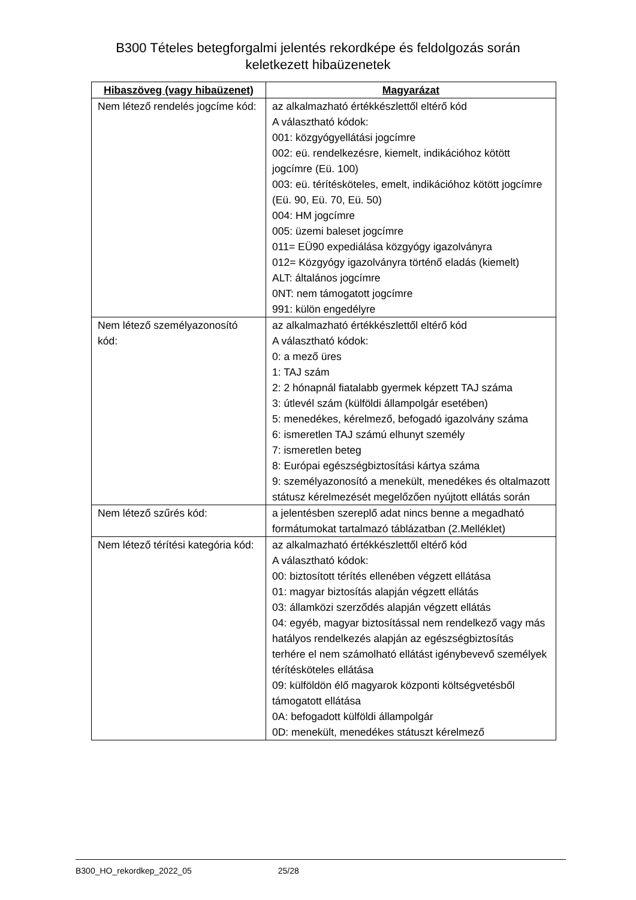B300 Tételes betegforgalmi jelentés rekordképe és feldolgozás során
keletkezett hibaüzenetek
| Hibaszöveg (vagy hibaüzenet) | Magyarázat |
| --- | --- |
| Nem létező rendelés jogcíme kód: | az alkalmazható értékkészlettől eltérő kód A választható kódok: 001: közgyógyellátási jogcímre 002: eü. rendelkezésre, kiemelt, indikációhoz kötött jogcímre (Eü. 100) 003: eü. térítésköteles, emelt, indikációhoz kötött jogcímre (Eü. 90, Eü. 70, Eü. 50) 004: HM jogcímre 005: üzemi baleset jogcímre 011= EÜ90 expediálása közgyógy igazolványra 012= Közgyógy igazolványra történő eladás (kiemelt) ALT: általános jogcímre 0NT: nem támogatott jogcímre 991: külön engedélyre |
| Nem létező személyazonosító kód: | az alkalmazható értékkészlettől eltérő kód A választható kódok: 0: a mező üres 1: TAJ szám 2: 2 hónapnál fiatalabb gyermek képzett TAJ száma 3: útlevél szám (külföldi állampolgár esetében) 5: menedékes, kérelmező, befogadó igazolvány száma 6: ismeretlen TAJ számú elhunyt személy 7: ismeretlen beteg 8: Európai egészségbiztosítási kártya száma 9: személyazonosító a menekült, menedékes és oltalmazott státusz kérelmezését megelőzően nyújtott ellátás során |
| Nem létező szűrés kód: | a jelentésben szereplő adat nincs benne a megadható formátumokat tartalmazó táblázatban (2.Melléklet) |
| Nem létező térítési kategória kód: | az alkalmazható értékkészlettől eltérő kód A választható kódok: 00: biztosított térítés ellenében végzett ellátása 01: magyar biztosítás alapján végzett ellátás 03: államközi szerződés alapján végzett ellátás 04: egyéb, magyar biztosítással nem rendelkező vagy más hatályos rendelkezés alapján az egészségbiztosítás terhére el nem számolható ellátást igénybevevő személyek térítésköteles ellátása 09: külföldön élő magyarok központi költségvetésből támogatott ellátása 0A: befogadott külföldi állampolgár 0D: menekült, menedékes státuszt kérelmező |
B300_HO_rekordkep_2022_05 25/28